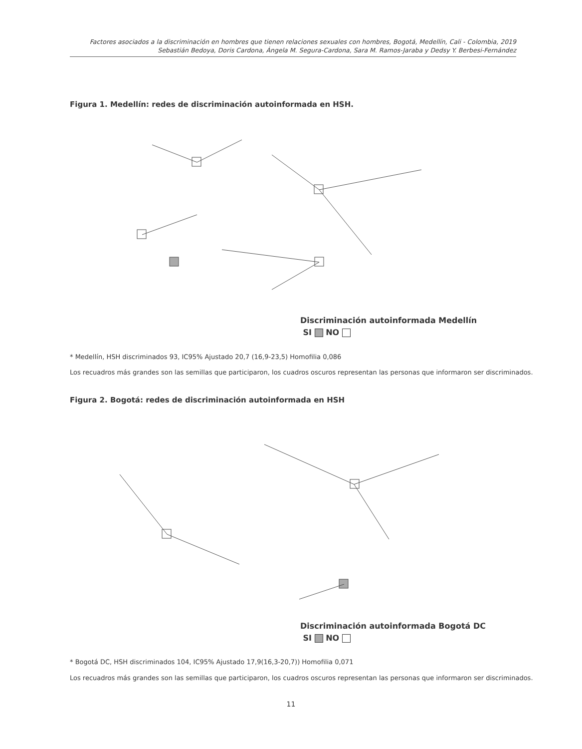Factores asociados a la discriminación en hombres que tienen relaciones sexuales con hombres, Bogotá, Medellín, Cali - Colombia, 2019
Sebastián Bedoya, Doris Cardona, Ángela M. Segura-Cardona, Sara M. Ramos-Jaraba y Dedsy Y. Berbesi-Fernández
Figura 1. Medellín: redes de discriminación autoinformada en HSH.
Discriminación autoinformada Medellín
SI NO
* Medellín, HSH discriminados 93, IC95% Ajustado 20,7 (16,9-23,5) Homofilia 0,086
Los recuadros más grandes son las semillas que participaron, los cuadros oscuros representan las personas que informaron ser discriminados.
Figura 2. Bogotá: redes de discriminación autoinformada en HSH
Discriminación autoinformada Bogotá DC
SI NO
* Bogotá DC, HSH discriminados 104, IC95% Ajustado 17,9(16,3-20,7)) Homofilia 0,071
Los recuadros más grandes son las semillas que participaron, los cuadros oscuros representan las personas que informaron ser discriminados.
11